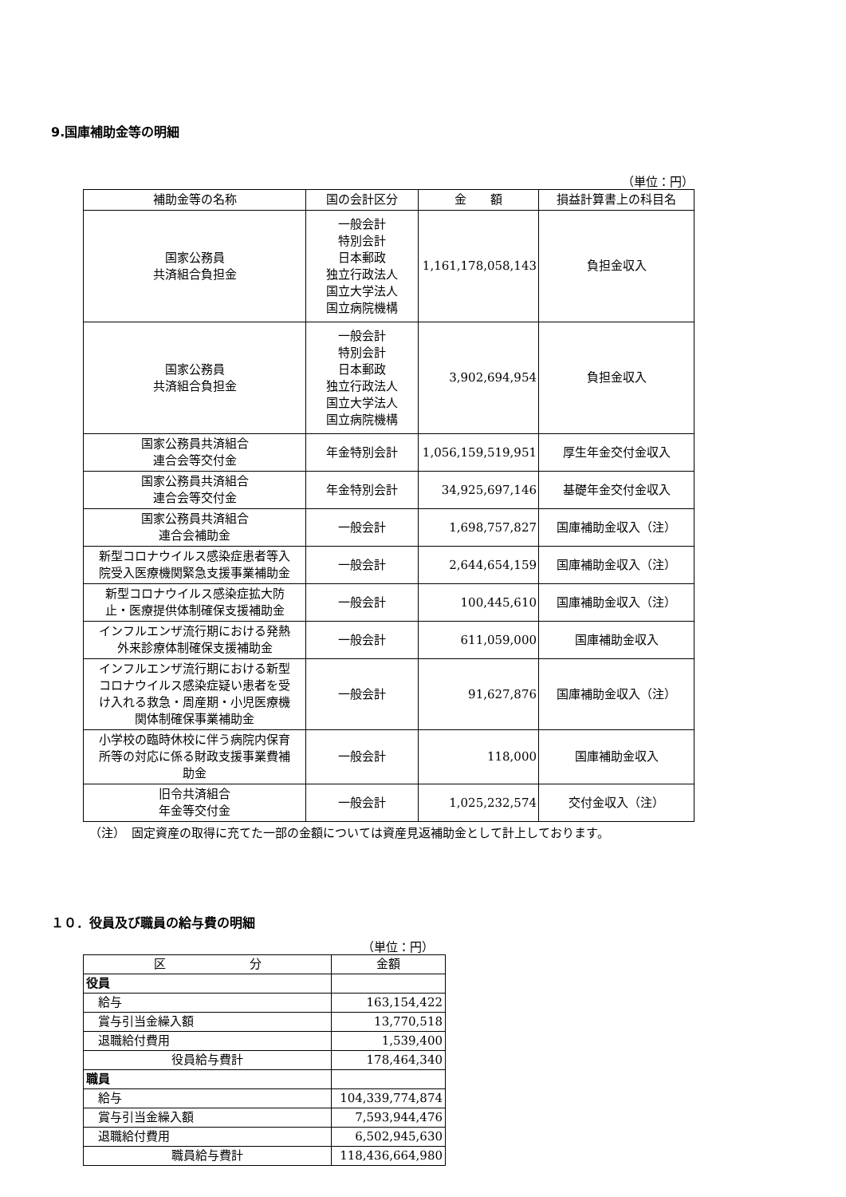9.国庫補助金等の明細
（単位：円）
| 補助金等の名称 | 国の会計区分 | 金 額 | 損益計算書上の科目名 |
| --- | --- | --- | --- |
| 国家公務員 共済組合負担金 | 一般会計 特別会計 日本郵政 独立行政法人 国立大学法人 国立病院機構 | 1,161,178,058,143 | 負担金収入 |
| 国家公務員 共済組合負担金 | 一般会計 特別会計 日本郵政 独立行政法人 国立大学法人 国立病院機構 | 3,902,694,954 | 負担金収入 |
| 国家公務員共済組合 連合会等交付金 | 年金特別会計 | 1,056,159,519,951 | 厚生年金交付金収入 |
| 国家公務員共済組合 連合会等交付金 | 年金特別会計 | 34,925,697,146 | 基礎年金交付金収入 |
| 国家公務員共済組合 連合会補助金 | 一般会計 | 1,698,757,827 | 国庫補助金収入（注） |
| 新型コロナウイルス感染症患者等入 院受入医療機関緊急支援事業補助金 | 一般会計 | 2,644,654,159 | 国庫補助金収入（注） |
| 新型コロナウイルス感染症拡大防 止・医療提供体制確保支援補助金 | 一般会計 | 100,445,610 | 国庫補助金収入（注） |
| インフルエンザ流行期における発熱 外来診療体制確保支援補助金 | 一般会計 | 611,059,000 | 国庫補助金収入 |
| インフルエンザ流行期における新型 コロナウイルス感染症疑い患者を受 け入れる救急・周産期・小児医療機 関体制確保事業補助金 | 一般会計 | 91,627,876 | 国庫補助金収入（注） |
| 小学校の臨時休校に伴う病院内保育 所等の対応に係る財政支援事業費補 助金 | 一般会計 | 118,000 | 国庫補助金収入 |
| 旧令共済組合 年金等交付金 | 一般会計 | 1,025,232,574 | 交付金収入（注） |
（注）　固定資産の取得に充てた一部の金額については資産見返補助金として計上しております。
１０．役員及び職員の給与費の明細
（単位：円）
| 区 分 | 金額 |
| 役員 | |
| 給与 | 163,154,422 |
| 賞与引当金繰入額 | 13,770,518 |
| 退職給付費用 | 1,539,400 |
| 役員給与費計 | 178,464,340 |
| 職員 | |
| 給与 | 104,339,774,874 |
| 賞与引当金繰入額 | 7,593,944,476 |
| 退職給付費用 | 6,502,945,630 |
| 職員給与費計 | 118,436,664,980 |